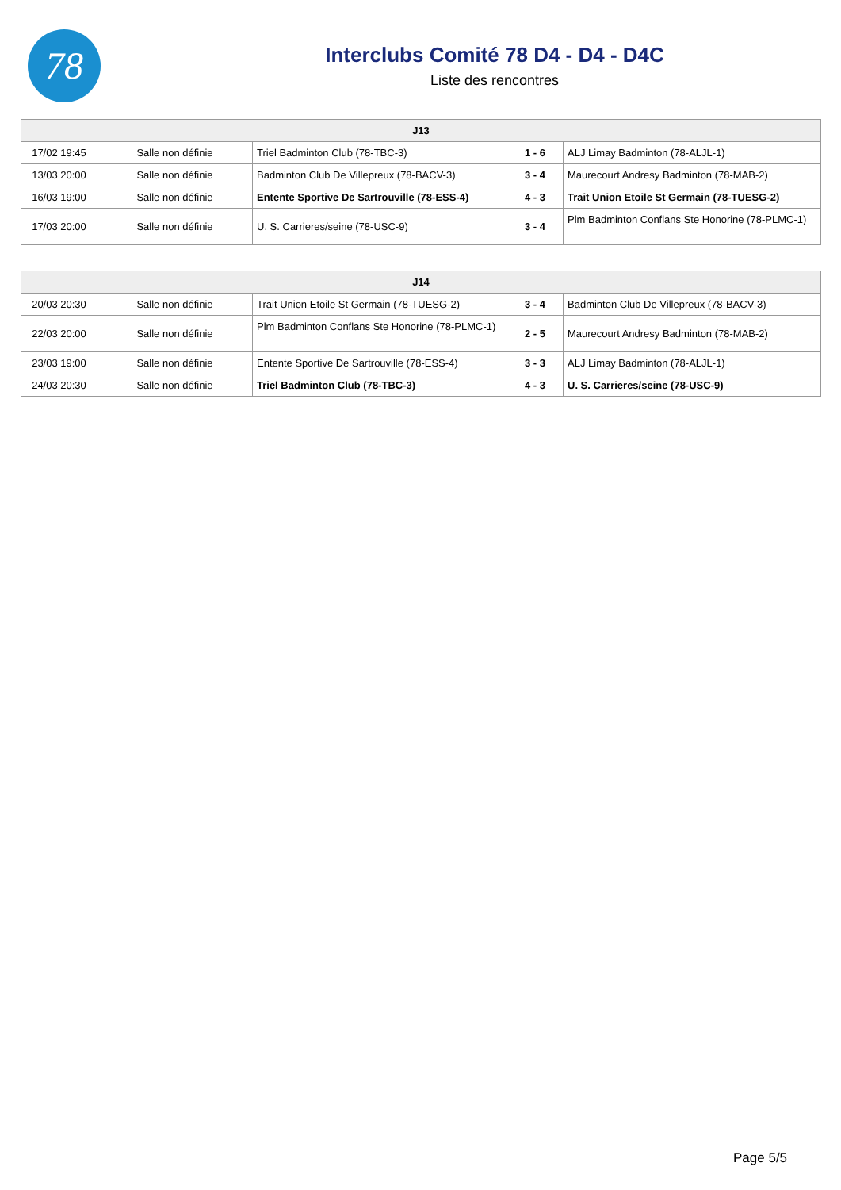78
Interclubs Comité 78 D4 - D4 - D4C
Liste des rencontres
| J13 | | | | |
| --- | --- | --- | --- | --- |
| 17/02 19:45 | Salle non définie | Triel Badminton Club (78-TBC-3) | 1 - 6 | ALJ Limay Badminton (78-ALJL-1) |
| 13/03 20:00 | Salle non définie | Badminton Club De Villepreux (78-BACV-3) | 3 - 4 | Maurecourt Andresy Badminton (78-MAB-2) |
| 16/03 19:00 | Salle non définie | Entente Sportive De Sartrouville (78-ESS-4) | 4 - 3 | Trait Union Etoile St Germain (78-TUESG-2) |
| 17/03 20:00 | Salle non définie | U. S. Carrieres/seine (78-USC-9) | 3 - 4 | Plm Badminton Conflans Ste Honorine (78-PLMC-1) |
| J14 | | | | |
| --- | --- | --- | --- | --- |
| 20/03 20:30 | Salle non définie | Trait Union Etoile St Germain (78-TUESG-2) | 3 - 4 | Badminton Club De Villepreux (78-BACV-3) |
| 22/03 20:00 | Salle non définie | Plm Badminton Conflans Ste Honorine (78-PLMC-1) | 2 - 5 | Maurecourt Andresy Badminton (78-MAB-2) |
| 23/03 19:00 | Salle non définie | Entente Sportive De Sartrouville (78-ESS-4) | 3 - 3 | ALJ Limay Badminton (78-ALJL-1) |
| 24/03 20:30 | Salle non définie | Triel Badminton Club (78-TBC-3) | 4 - 3 | U. S. Carrieres/seine (78-USC-9) |
Page 5/5